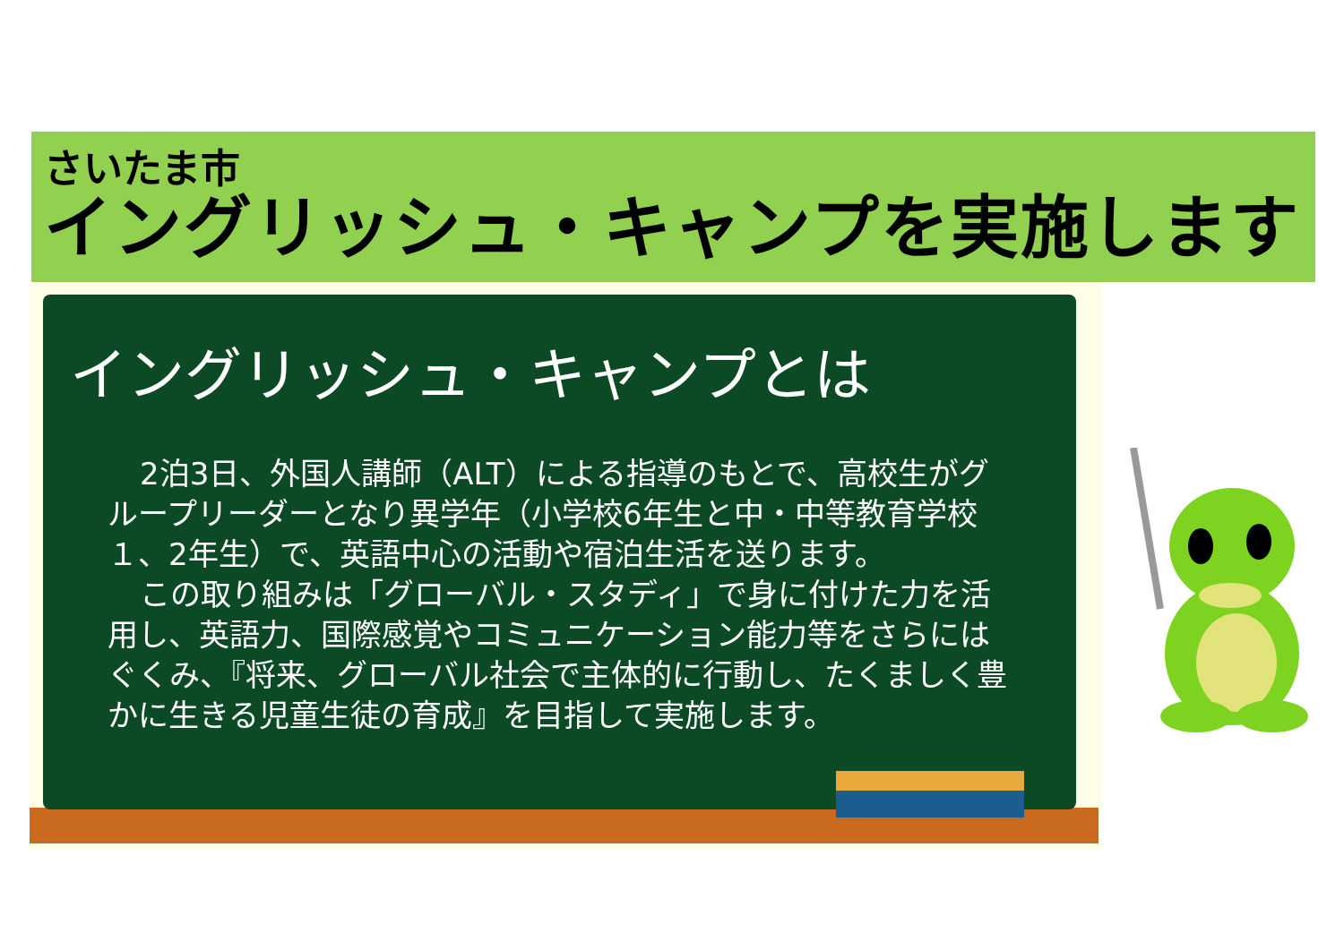さいたま市
イングリッシュ・キャンプを実施します
イングリッシュ・キャンプとは
2泊3日、外国人講師（ALT）による指導のもとで、高校生がグループリーダーとなり異学年（小学校6年生と中・中等教育学校１、2年生）で、英語中心の活動や宿泊生活を送ります。
この取り組みは「グローバル・スタディ」で身に付けた力を活用し、英語力、国際感覚やコミュニケーション能力等をさらにはぐくみ、『将来、グローバル社会で主体的に行動し、たくましく豊かに生きる児童生徒の育成』を目指して実施します。